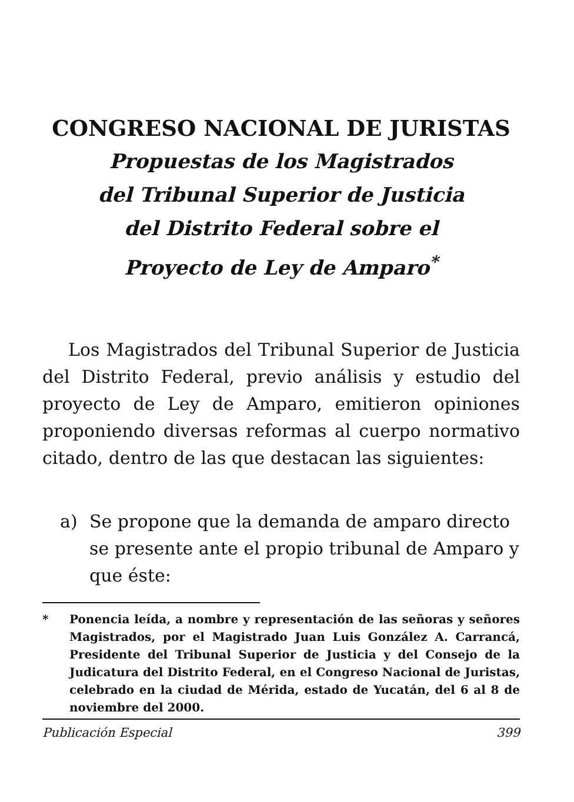CONGRESO NACIONAL DE JURISTAS
Propuestas de los Magistrados
del Tribunal Superior de Justicia
del Distrito Federal sobre el
Proyecto de Ley de Amparo<sup>*</sup>
Los Magistrados del Tribunal Superior de Justicia del Distrito Federal, previo análisis y estudio del proyecto de Ley de Amparo, emitieron opiniones proponiendo diversas reformas al cuerpo normativo citado, dentro de las que destacan las siguientes:
a) Se propone que la demanda de amparo directo se presente ante el propio tribunal de Amparo y que éste:
* Ponencia leída, a nombre y representación de las señoras y señores Magistrados, por el Magistrado Juan Luis González A. Carrancá, Presidente del Tribunal Superior de Justicia y del Consejo de la Judicatura del Distrito Federal, en el Congreso Nacional de Juristas, celebrado en la ciudad de Mérida, estado de Yucatán, del 6 al 8 de noviembre del 2000.
Publicación Especial 399